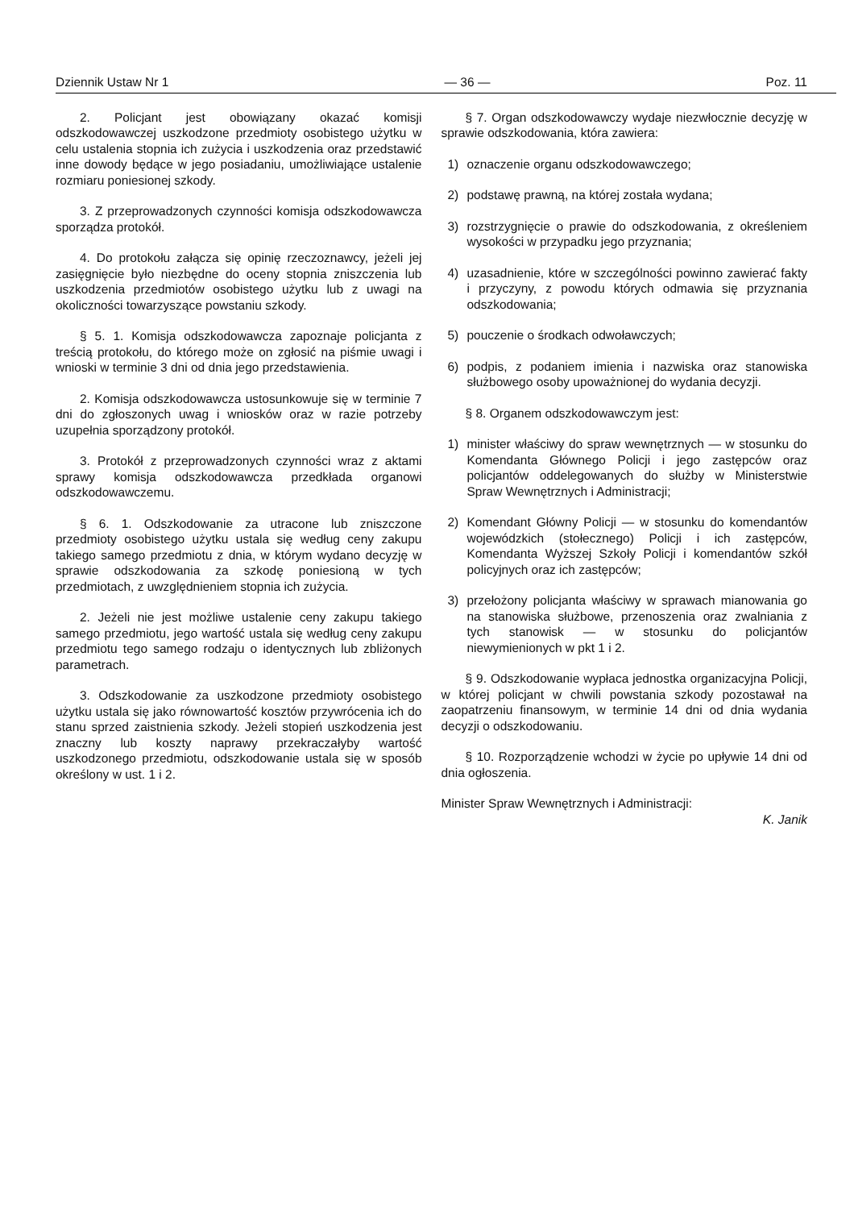Dziennik Ustaw Nr 1 — 36 — Poz. 11
2. Policjant jest obowiązany okazać komisji odszkodowawczej uszkodzone przedmioty osobistego użytku w celu ustalenia stopnia ich zużycia i uszkodzenia oraz przedstawić inne dowody będące w jego posiadaniu, umożliwiające ustalenie rozmiaru poniesionej szkody.
3. Z przeprowadzonych czynności komisja odszkodowawcza sporządza protokół.
4. Do protokołu załącza się opinię rzeczoznawcy, jeżeli jej zasięgnięcie było niezbędne do oceny stopnia zniszczenia lub uszkodzenia przedmiotów osobistego użytku lub z uwagi na okoliczności towarzyszące powstaniu szkody.
§ 5. 1. Komisja odszkodowawcza zapoznaje policjanta z treścią protokołu, do którego może on zgłosić na piśmie uwagi i wnioski w terminie 3 dni od dnia jego przedstawienia.
2. Komisja odszkodowawcza ustosunkowuje się w terminie 7 dni do zgłoszonych uwag i wniosków oraz w razie potrzeby uzupełnia sporządzony protokół.
3. Protokół z przeprowadzonych czynności wraz z aktami sprawy komisja odszkodowawcza przedkłada organowi odszkodowawczemu.
§ 6. 1. Odszkodowanie za utracone lub zniszczone przedmioty osobistego użytku ustala się według ceny zakupu takiego samego przedmiotu z dnia, w którym wydano decyzję w sprawie odszkodowania za szkodę poniesioną w tych przedmiotach, z uwzględnieniem stopnia ich zużycia.
2. Jeżeli nie jest możliwe ustalenie ceny zakupu takiego samego przedmiotu, jego wartość ustala się według ceny zakupu przedmiotu tego samego rodzaju o identycznych lub zbliżonych parametrach.
3. Odszkodowanie za uszkodzone przedmioty osobistego użytku ustala się jako równowartość kosztów przywrócenia ich do stanu sprzed zaistnienia szkody. Jeżeli stopień uszkodzenia jest znaczny lub koszty naprawy przekraczałyby wartość uszkodzonego przedmiotu, odszkodowanie ustala się w sposób określony w ust. 1 i 2.
§ 7. Organ odszkodowawczy wydaje niezwłocznie decyzję w sprawie odszkodowania, która zawiera:
1) oznaczenie organu odszkodowawczego;
2) podstawę prawną, na której została wydana;
3) rozstrzygnięcie o prawie do odszkodowania, z określeniem wysokości w przypadku jego przyznania;
4) uzasadnienie, które w szczególności powinno zawierać fakty i przyczyny, z powodu których odmawia się przyznania odszkodowania;
5) pouczenie o środkach odwoławczych;
6) podpis, z podaniem imienia i nazwiska oraz stanowiska służbowego osoby upoważnionej do wydania decyzji.
§ 8. Organem odszkodowawczym jest:
1) minister właściwy do spraw wewnętrznych — w stosunku do Komendanta Głównego Policji i jego zastępców oraz policjantów oddelegowanych do służby w Ministerstwie Spraw Wewnętrznych i Administracji;
2) Komendant Główny Policji — w stosunku do komendantów wojewódzkich (stołecznego) Policji i ich zastępców, Komendanta Wyższej Szkoły Policji i komendantów szkół policyjnych oraz ich zastępców;
3) przełożony policjanta właściwy w sprawach mianowania go na stanowiska służbowe, przenoszenia oraz zwalniania z tych stanowisk — w stosunku do policjantów niewymienionych w pkt 1 i 2.
§ 9. Odszkodowanie wypłaca jednostka organizacyjna Policji, w której policjant w chwili powstania szkody pozostawał na zaopatrzeniu finansowym, w terminie 14 dni od dnia wydania decyzji o odszkodowaniu.
§ 10. Rozporządzenie wchodzi w życie po upływie 14 dni od dnia ogłoszenia.
Minister Spraw Wewnętrznych i Administracji:
K. Janik